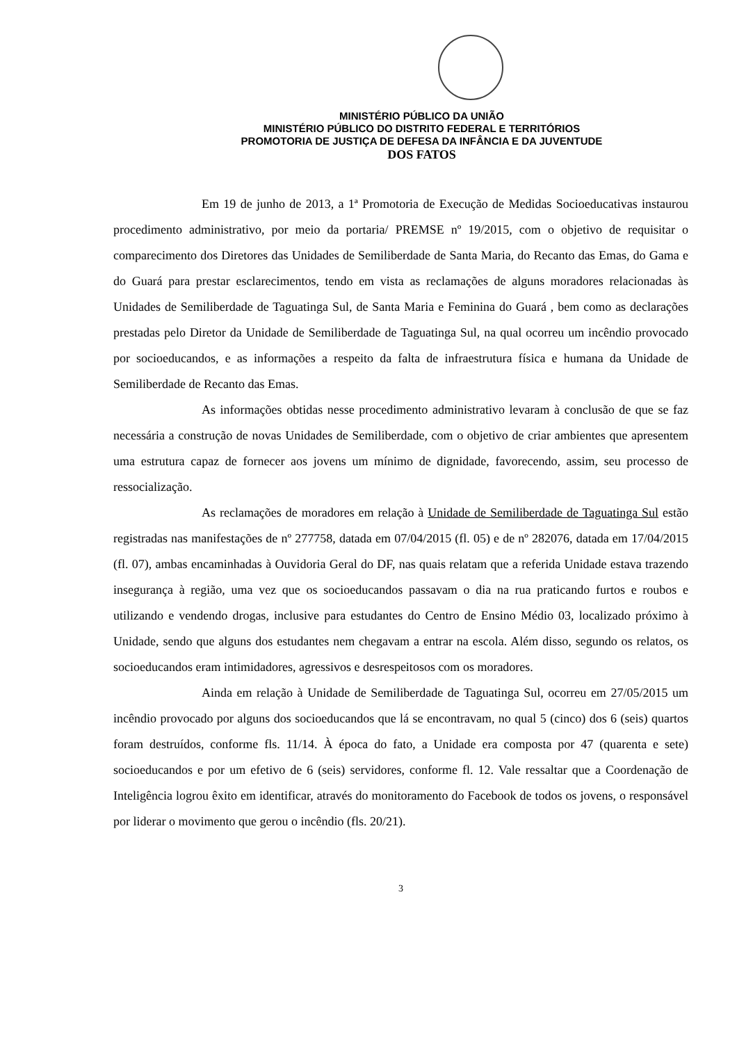MINISTÉRIO PÚBLICO DA UNIÃO
MINISTÉRIO PÚBLICO DO DISTRITO FEDERAL E TERRITÓRIOS
PROMOTORIA DE JUSTIÇA DE DEFESA DA INFÂNCIA E DA JUVENTUDE
DOS FATOS
Em 19 de junho de 2013, a 1ª Promotoria de Execução de Medidas Socioeducativas instaurou procedimento administrativo, por meio da portaria/ PREMSE nº 19/2015, com o objetivo de requisitar o comparecimento dos Diretores das Unidades de Semiliberdade de Santa Maria, do Recanto das Emas, do Gama e do Guará para prestar esclarecimentos, tendo em vista as reclamações de alguns moradores relacionadas às Unidades de Semiliberdade de Taguatinga Sul, de Santa Maria e Feminina do Guará , bem como as declarações prestadas pelo Diretor da Unidade de Semiliberdade de Taguatinga Sul, na qual ocorreu um incêndio provocado por socioeducandos, e as informações a respeito da falta de infraestrutura física e humana da Unidade de Semiliberdade de Recanto das Emas.
As informações obtidas nesse procedimento administrativo levaram à conclusão de que se faz necessária a construção de novas Unidades de Semiliberdade, com o objetivo de criar ambientes que apresentem uma estrutura capaz de fornecer aos jovens um mínimo de dignidade, favorecendo, assim, seu processo de ressocialização.
As reclamações de moradores em relação à Unidade de Semiliberdade de Taguatinga Sul estão registradas nas manifestações de nº 277758, datada em 07/04/2015 (fl. 05) e de nº 282076, datada em 17/04/2015 (fl. 07), ambas encaminhadas à Ouvidoria Geral do DF, nas quais relatam que a referida Unidade estava trazendo insegurança à região, uma vez que os socioeducandos passavam o dia na rua praticando furtos e roubos e utilizando e vendendo drogas, inclusive para estudantes do Centro de Ensino Médio 03, localizado próximo à Unidade, sendo que alguns dos estudantes nem chegavam a entrar na escola. Além disso, segundo os relatos, os socioeducandos eram intimidadores, agressivos e desrespeitosos com os moradores.
Ainda em relação à Unidade de Semiliberdade de Taguatinga Sul, ocorreu em 27/05/2015 um incêndio provocado por alguns dos socioeducandos que lá se encontravam, no qual 5 (cinco) dos 6 (seis) quartos foram destruídos, conforme fls. 11/14. À época do fato, a Unidade era composta por 47 (quarenta e sete) socioeducandos e por um efetivo de 6 (seis) servidores, conforme fl. 12. Vale ressaltar que a Coordenação de Inteligência logrou êxito em identificar, através do monitoramento do Facebook de todos os jovens, o responsável por liderar o movimento que gerou o incêndio (fls. 20/21).
3